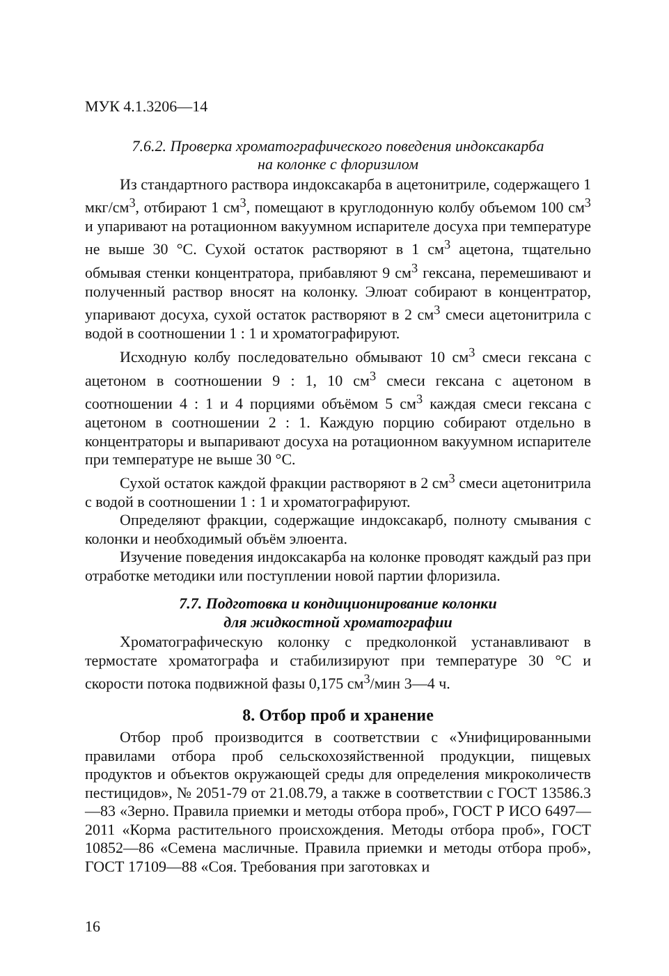МУК 4.1.3206—14
7.6.2. Проверка хроматографического поведения индоксакарба
на колонке с флоризилом
Из стандартного раствора индоксакарба в ацетонитриле, содержащего 1 мкг/см<sup>3</sup>, отбирают 1 см<sup>3</sup>, помещают в круглодонную колбу объемом 100 см<sup>3</sup> и упаривают на ротационном вакуумном испарителе досуха при температуре не выше 30 °С. Сухой остаток растворяют в 1 см<sup>3</sup> ацетона, тщательно обмывая стенки концентратора, прибавляют 9 см<sup>3</sup> гексана, перемешивают и полученный раствор вносят на колонку. Элюат собирают в концентратор, упаривают досуха, сухой остаток растворяют в 2 см<sup>3</sup> смеси ацетонитрила с водой в соотношении 1 : 1 и хроматографируют.
Исходную колбу последовательно обмывают 10 см<sup>3</sup> смеси гексана с ацетоном в соотношении 9 : 1, 10 см<sup>3</sup> смеси гексана с ацетоном в соотношении 4 : 1 и 4 порциями объёмом 5 см<sup>3</sup> каждая смеси гексана с ацетоном в соотношении 2 : 1. Каждую порцию собирают отдельно в концентраторы и выпаривают досуха на ротационном вакуумном испарителе при температуре не выше 30 °С.
Сухой остаток каждой фракции растворяют в 2 см<sup>3</sup> смеси ацетонитрила с водой в соотношении 1 : 1 и хроматографируют.
Определяют фракции, содержащие индоксакарб, полноту смывания с колонки и необходимый объём элюента.
Изучение поведения индоксакарба на колонке проводят каждый раз при отработке методики или поступлении новой партии флоризила.
7.7. Подготовка и кондиционирование колонки
для жидкостной хроматографии
Хроматографическую колонку с предколонкой устанавливают в термостате хроматографа и стабилизируют при температуре 30 °С и скорости потока подвижной фазы 0,175 см<sup>3</sup>/мин 3—4 ч.
8. Отбор проб и хранение
Отбор проб производится в соответствии с «Унифицированными правилами отбора проб сельскохозяйственной продукции, пищевых продуктов и объектов окружающей среды для определения микроколичеств пестицидов», № 2051-79 от 21.08.79, а также в соответствии с ГОСТ 13586.3—83 «Зерно. Правила приемки и методы отбора проб», ГОСТ Р ИСО 6497—2011 «Корма растительного происхождения. Методы отбора проб», ГОСТ 10852—86 «Семена масличные. Правила приемки и методы отбора проб», ГОСТ 17109—88 «Соя. Требования при заготовках и
16